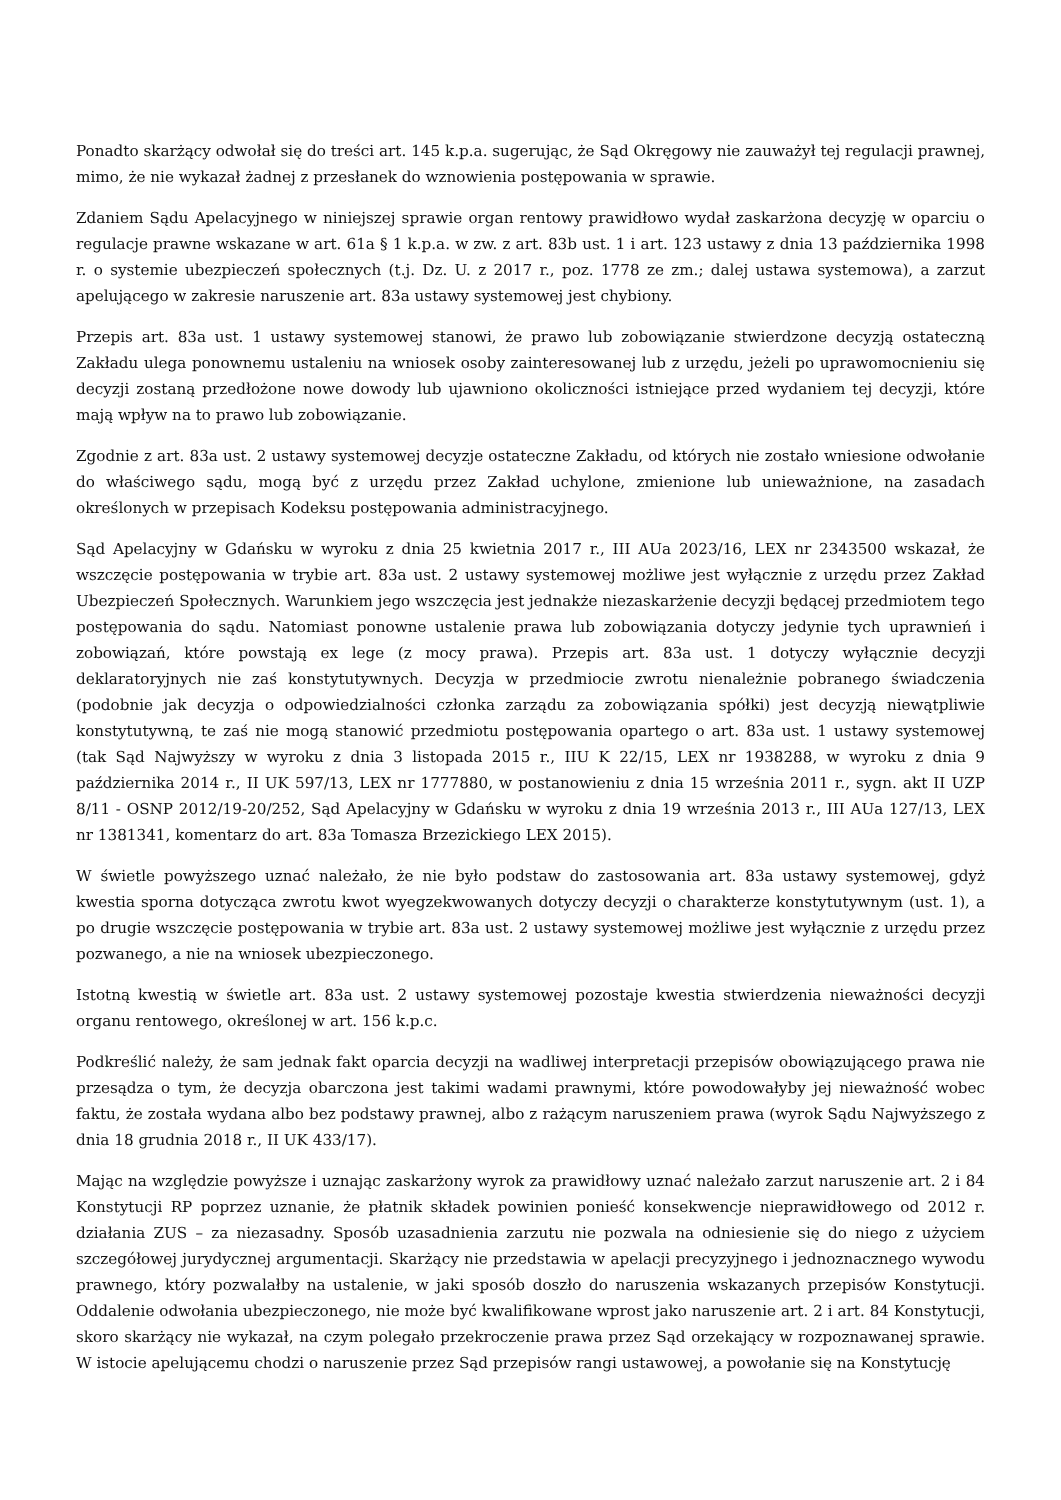Ponadto skarżący odwołał się do treści art. 145 k.p.a. sugerując, że Sąd Okręgowy nie zauważył tej regulacji prawnej, mimo, że nie wykazał żadnej z przesłanek do wznowienia postępowania w sprawie.
Zdaniem Sądu Apelacyjnego w niniejszej sprawie organ rentowy prawidłowo wydał zaskarżona decyzję w oparciu o regulacje prawne wskazane w art. 61a § 1 k.p.a. w zw. z art. 83b ust. 1 i art. 123 ustawy z dnia 13 października 1998 r. o systemie ubezpieczeń społecznych (t.j. Dz. U. z 2017 r., poz. 1778 ze zm.; dalej ustawa systemowa), a zarzut apelującego w zakresie naruszenie art. 83a ustawy systemowej jest chybiony.
Przepis art. 83a ust. 1 ustawy systemowej stanowi, że prawo lub zobowiązanie stwierdzone decyzją ostateczną Zakładu ulega ponownemu ustaleniu na wniosek osoby zainteresowanej lub z urzędu, jeżeli po uprawomocnieniu się decyzji zostaną przedłożone nowe dowody lub ujawniono okoliczności istniejące przed wydaniem tej decyzji, które mają wpływ na to prawo lub zobowiązanie.
Zgodnie z art. 83a ust. 2 ustawy systemowej decyzje ostateczne Zakładu, od których nie zostało wniesione odwołanie do właściwego sądu, mogą być z urzędu przez Zakład uchylone, zmienione lub unieważnione, na zasadach określonych w przepisach Kodeksu postępowania administracyjnego.
Sąd Apelacyjny w Gdańsku w wyroku z dnia 25 kwietnia 2017 r., III AUa 2023/16, LEX nr 2343500 wskazał, że wszczęcie postępowania w trybie art. 83a ust. 2 ustawy systemowej możliwe jest wyłącznie z urzędu przez Zakład Ubezpieczeń Społecznych. Warunkiem jego wszczęcia jest jednakże niezaskarżenie decyzji będącej przedmiotem tego postępowania do sądu. Natomiast ponowne ustalenie prawa lub zobowiązania dotyczy jedynie tych uprawnień i zobowiązań, które powstają ex lege (z mocy prawa). Przepis art. 83a ust. 1 dotyczy wyłącznie decyzji deklaratoryjnych nie zaś konstytutywnych. Decyzja w przedmiocie zwrotu nienależnie pobranego świadczenia (podobnie jak decyzja o odpowiedzialności członka zarządu za zobowiązania spółki) jest decyzją niewątpliwie konstytutywną, te zaś nie mogą stanowić przedmiotu postępowania opartego o art. 83a ust. 1 ustawy systemowej (tak Sąd Najwyższy w wyroku z dnia 3 listopada 2015 r., IIU K 22/15, LEX nr 1938288, w wyroku z dnia 9 października 2014 r., II UK 597/13, LEX nr 1777880, w postanowieniu z dnia 15 września 2011 r., sygn. akt II UZP 8/11 - OSNP 2012/19-20/252, Sąd Apelacyjny w Gdańsku w wyroku z dnia 19 września 2013 r., III AUa 127/13, LEX nr 1381341, komentarz do art. 83a Tomasza Brzezickiego LEX 2015).
W świetle powyższego uznać należało, że nie było podstaw do zastosowania art. 83a ustawy systemowej, gdyż kwestia sporna dotycząca zwrotu kwot wyegzekwowanych dotyczy decyzji o charakterze konstytutywnym (ust. 1), a po drugie wszczęcie postępowania w trybie art. 83a ust. 2 ustawy systemowej możliwe jest wyłącznie z urzędu przez pozwanego, a nie na wniosek ubezpieczonego.
Istotną kwestią w świetle art. 83a ust. 2 ustawy systemowej pozostaje kwestia stwierdzenia nieważności decyzji organu rentowego, określonej w art. 156 k.p.c.
Podkreślić należy, że sam jednak fakt oparcia decyzji na wadliwej interpretacji przepisów obowiązującego prawa nie przesądza o tym, że decyzja obarczona jest takimi wadami prawnymi, które powodowałyby jej nieważność wobec faktu, że została wydana albo bez podstawy prawnej, albo z rażącym naruszeniem prawa (wyrok Sądu Najwyższego z dnia 18 grudnia 2018 r., II UK 433/17).
Mając na względzie powyższe i uznając zaskarżony wyrok za prawidłowy uznać należało zarzut naruszenie art. 2 i 84 Konstytucji RP poprzez uznanie, że płatnik składek powinien ponieść konsekwencje nieprawidłowego od 2012 r. działania ZUS – za niezasadny. Sposób uzasadnienia zarzutu nie pozwala na odniesienie się do niego z użyciem szczegółowej jurydycznej argumentacji. Skarżący nie przedstawia w apelacji precyzyjnego i jednoznacznego wywodu prawnego, który pozwalałby na ustalenie, w jaki sposób doszło do naruszenia wskazanych przepisów Konstytucji. Oddalenie odwołania ubezpieczonego, nie może być kwalifikowane wprost jako naruszenie art. 2 i art. 84 Konstytucji, skoro skarżący nie wykazał, na czym polegało przekroczenie prawa przez Sąd orzekający w rozpoznawanej sprawie. W istocie apelującemu chodzi o naruszenie przez Sąd przepisów rangi ustawowej, a powołanie się na Konstytucję